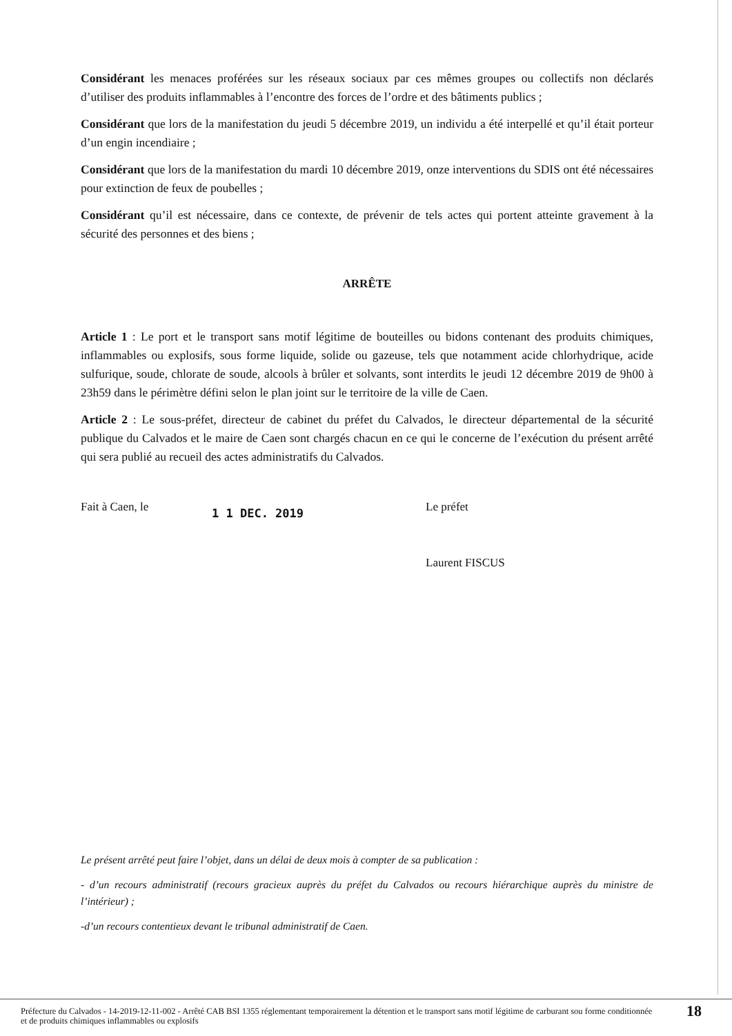Considérant les menaces proférées sur les réseaux sociaux par ces mêmes groupes ou collectifs non déclarés d’utiliser des produits inflammables à l’encontre des forces de l’ordre et des bâtiments publics ;
Considérant que lors de la manifestation du jeudi 5 décembre 2019, un individu a été interpellé et qu’il était porteur d’un engin incendiaire ;
Considérant que lors de la manifestation du mardi 10 décembre 2019, onze interventions du SDIS ont été nécessaires pour extinction de feux de poubelles ;
Considérant qu’il est nécessaire, dans ce contexte, de prévenir de tels actes qui portent atteinte gravement à la sécurité des personnes et des biens ;
ARRÊTE
Article 1 : Le port et le transport sans motif légitime de bouteilles ou bidons contenant des produits chimiques, inflammables ou explosifs, sous forme liquide, solide ou gazeuse, tels que notamment acide chlorhydrique, acide sulfurique, soude, chlorate de soude, alcools à brûler et solvants, sont interdits le jeudi 12 décembre 2019 de 9h00 à 23h59 dans le périmètre défini selon le plan joint sur le territoire de la ville de Caen.
Article 2 : Le sous-préfet, directeur de cabinet du préfet du Calvados, le directeur départemental de la sécurité publique du Calvados et le maire de Caen sont chargés chacun en ce qui le concerne de l’exécution du présent arrêté qui sera publié au recueil des actes administratifs du Calvados.
Fait à Caen, le
1 1 DEC. 2019
Le préfet
Laurent FISCUS
Le présent arrêté peut faire l’objet, dans un délai de deux mois à compter de sa publication :
- d’un recours administratif (recours gracieux auprès du préfet du Calvados ou recours hiérarchique auprès du ministre de l’intérieur) ;
-d’un recours contentieux devant le tribunal administratif de Caen.
Préfecture du Calvados - 14-2019-12-11-002 - Arrêté CAB BSI 1355 réglementant temporairement la détention et le transport sans motif légitime de carburant sou forme conditionnée et de produits chimiques inflammables ou explosifs
18